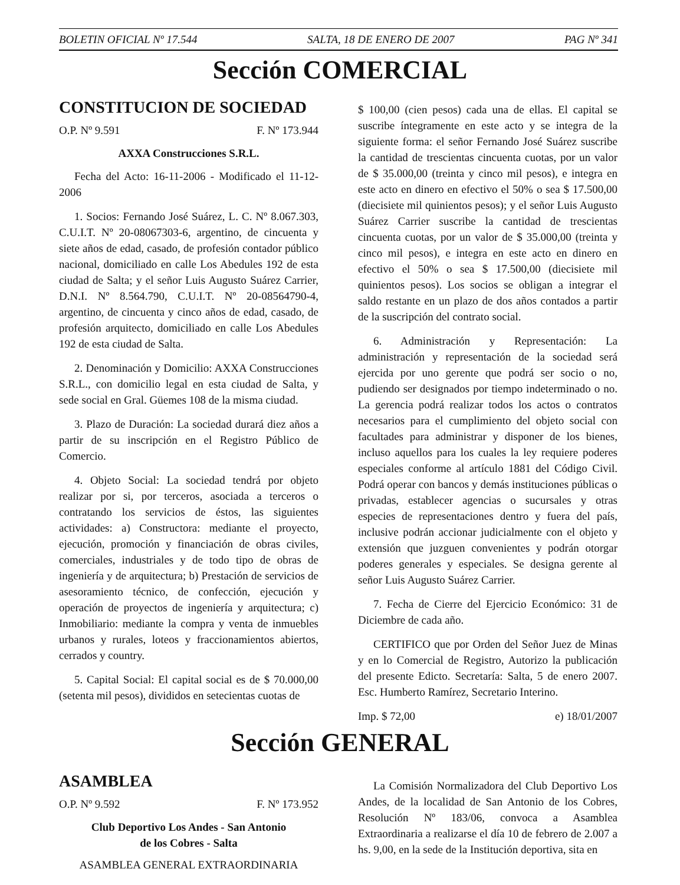BOLETIN OFICIAL Nº 17.544 SALTA, 18 DE ENERO DE 2007 PAG Nº 341
Sección COMERCIAL
CONSTITUCION DE SOCIEDAD
O.P. Nº 9.591 F. Nº 173.944
AXXA Construcciones S.R.L.
Fecha del Acto: 16-11-2006 - Modificado el 11-12-2006
1. Socios: Fernando José Suárez, L. C. Nº 8.067.303, C.U.I.T. Nº 20-08067303-6, argentino, de cincuenta y siete años de edad, casado, de profesión contador público nacional, domiciliado en calle Los Abedules 192 de esta ciudad de Salta; y el señor Luis Augusto Suárez Carrier, D.N.I. Nº 8.564.790, C.U.I.T. Nº 20-08564790-4, argentino, de cincuenta y cinco años de edad, casado, de profesión arquitecto, domiciliado en calle Los Abedules 192 de esta ciudad de Salta.
2. Denominación y Domicilio: AXXA Construcciones S.R.L., con domicilio legal en esta ciudad de Salta, y sede social en Gral. Güemes 108 de la misma ciudad.
3. Plazo de Duración: La sociedad durará diez años a partir de su inscripción en el Registro Público de Comercio.
4. Objeto Social: La sociedad tendrá por objeto realizar por si, por terceros, asociada a terceros o contratando los servicios de éstos, las siguientes actividades: a) Constructora: mediante el proyecto, ejecución, promoción y financiación de obras civiles, comerciales, industriales y de todo tipo de obras de ingeniería y de arquitectura; b) Prestación de servicios de asesoramiento técnico, de confección, ejecución y operación de proyectos de ingeniería y arquitectura; c) Inmobiliario: mediante la compra y venta de inmuebles urbanos y rurales, loteos y fraccionamientos abiertos, cerrados y country.
5. Capital Social: El capital social es de $ 70.000,00 (setenta mil pesos), divididos en setecientas cuotas de
$ 100,00 (cien pesos) cada una de ellas. El capital se suscribe íntegramente en este acto y se integra de la siguiente forma: el señor Fernando José Suárez suscribe la cantidad de trescientas cincuenta cuotas, por un valor de $ 35.000,00 (treinta y cinco mil pesos), e integra en este acto en dinero en efectivo el 50% o sea $ 17.500,00 (diecisiete mil quinientos pesos); y el señor Luis Augusto Suárez Carrier suscribe la cantidad de trescientas cincuenta cuotas, por un valor de $ 35.000,00 (treinta y cinco mil pesos), e integra en este acto en dinero en efectivo el 50% o sea $ 17.500,00 (diecisiete mil quinientos pesos). Los socios se obligan a integrar el saldo restante en un plazo de dos años contados a partir de la suscripción del contrato social.
6. Administración y Representación: La administración y representación de la sociedad será ejercida por uno gerente que podrá ser socio o no, pudiendo ser designados por tiempo indeterminado o no. La gerencia podrá realizar todos los actos o contratos necesarios para el cumplimiento del objeto social con facultades para administrar y disponer de los bienes, incluso aquellos para los cuales la ley requiere poderes especiales conforme al artículo 1881 del Código Civil. Podrá operar con bancos y demás instituciones públicas o privadas, establecer agencias o sucursales y otras especies de representaciones dentro y fuera del país, inclusive podrán accionar judicialmente con el objeto y extensión que juzguen convenientes y podrán otorgar poderes generales y especiales. Se designa gerente al señor Luis Augusto Suárez Carrier.
7. Fecha de Cierre del Ejercicio Económico: 31 de Diciembre de cada año.
CERTIFICO que por Orden del Señor Juez de Minas y en lo Comercial de Registro, Autorizo la publicación del presente Edicto. Secretaría: Salta, 5 de enero 2007. Esc. Humberto Ramírez, Secretario Interino.
Imp. $ 72,00 e) 18/01/2007
Sección GENERAL
ASAMBLEA
O.P. Nº 9.592 F. Nº 173.952
Club Deportivo Los Andes - San Antonio
de los Cobres - Salta
ASAMBLEA GENERAL EXTRAORDINARIA
La Comisión Normalizadora del Club Deportivo Los Andes, de la localidad de San Antonio de los Cobres, Resolución Nº 183/06, convoca a Asamblea Extraordinaria a realizarse el día 10 de febrero de 2.007 a hs. 9,00, en la sede de la Institución deportiva, sita en